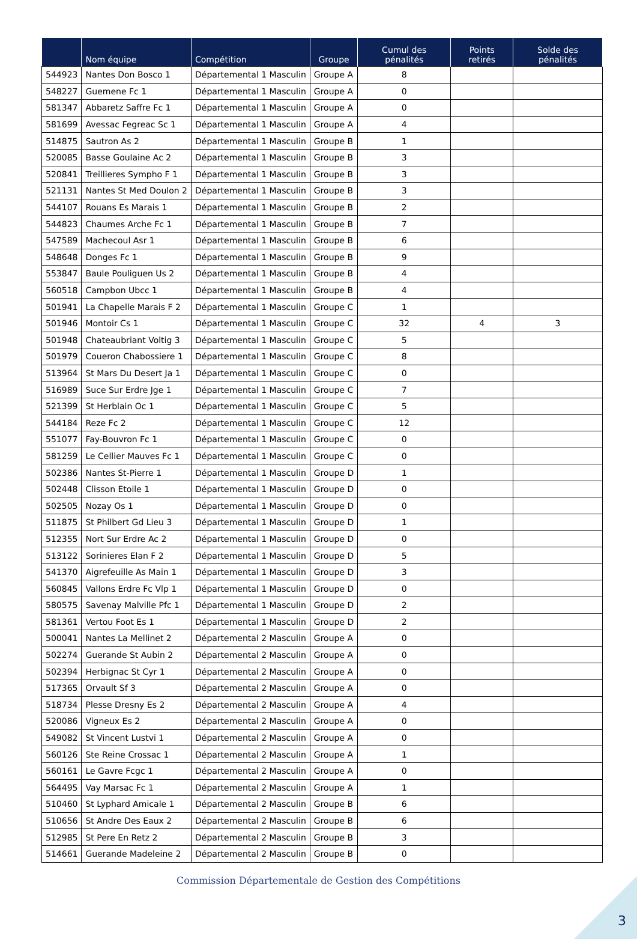| | Nom équipe | Compétition | Groupe | Cumul des pénalités | Points retirés | Solde des pénalités |
| --- | --- | --- | --- | --- | --- | --- |
| 544923 | Nantes Don Bosco 1 | Départemental 1 Masculin | Groupe A | 8 | | |
| 548227 | Guemene Fc 1 | Départemental 1 Masculin | Groupe A | 0 | | |
| 581347 | Abbaretz Saffre Fc 1 | Départemental 1 Masculin | Groupe A | 0 | | |
| 581699 | Avessac Fegreac Sc 1 | Départemental 1 Masculin | Groupe A | 4 | | |
| 514875 | Sautron As 2 | Départemental 1 Masculin | Groupe B | 1 | | |
| 520085 | Basse Goulaine Ac 2 | Départemental 1 Masculin | Groupe B | 3 | | |
| 520841 | Treillieres Sympho F 1 | Départemental 1 Masculin | Groupe B | 3 | | |
| 521131 | Nantes St Med Doulon 2 | Départemental 1 Masculin | Groupe B | 3 | | |
| 544107 | Rouans Es Marais 1 | Départemental 1 Masculin | Groupe B | 2 | | |
| 544823 | Chaumes Arche Fc 1 | Départemental 1 Masculin | Groupe B | 7 | | |
| 547589 | Machecoul Asr 1 | Départemental 1 Masculin | Groupe B | 6 | | |
| 548648 | Donges Fc 1 | Départemental 1 Masculin | Groupe B | 9 | | |
| 553847 | Baule Pouliguen Us 2 | Départemental 1 Masculin | Groupe B | 4 | | |
| 560518 | Campbon Ubcc 1 | Départemental 1 Masculin | Groupe B | 4 | | |
| 501941 | La Chapelle Marais F 2 | Départemental 1 Masculin | Groupe C | 1 | | |
| 501946 | Montoir Cs 1 | Départemental 1 Masculin | Groupe C | 32 | 4 | 3 |
| 501948 | Chateaubriant Voltig 3 | Départemental 1 Masculin | Groupe C | 5 | | |
| 501979 | Coueron Chabossiere 1 | Départemental 1 Masculin | Groupe C | 8 | | |
| 513964 | St Mars Du Desert Ja 1 | Départemental 1 Masculin | Groupe C | 0 | | |
| 516989 | Suce Sur Erdre Jge 1 | Départemental 1 Masculin | Groupe C | 7 | | |
| 521399 | St Herblain Oc 1 | Départemental 1 Masculin | Groupe C | 5 | | |
| 544184 | Reze Fc 2 | Départemental 1 Masculin | Groupe C | 12 | | |
| 551077 | Fay-Bouvron Fc 1 | Départemental 1 Masculin | Groupe C | 0 | | |
| 581259 | Le Cellier Mauves Fc 1 | Départemental 1 Masculin | Groupe C | 0 | | |
| 502386 | Nantes St-Pierre 1 | Départemental 1 Masculin | Groupe D | 1 | | |
| 502448 | Clisson Etoile 1 | Départemental 1 Masculin | Groupe D | 0 | | |
| 502505 | Nozay Os 1 | Départemental 1 Masculin | Groupe D | 0 | | |
| 511875 | St Philbert Gd Lieu 3 | Départemental 1 Masculin | Groupe D | 1 | | |
| 512355 | Nort Sur Erdre Ac 2 | Départemental 1 Masculin | Groupe D | 0 | | |
| 513122 | Sorinieres Elan F 2 | Départemental 1 Masculin | Groupe D | 5 | | |
| 541370 | Aigrefeuille As Main 1 | Départemental 1 Masculin | Groupe D | 3 | | |
| 560845 | Vallons Erdre Fc Vlp 1 | Départemental 1 Masculin | Groupe D | 0 | | |
| 580575 | Savenay Malville Pfc 1 | Départemental 1 Masculin | Groupe D | 2 | | |
| 581361 | Vertou Foot Es 1 | Départemental 1 Masculin | Groupe D | 2 | | |
| 500041 | Nantes La Mellinet 2 | Départemental 2 Masculin | Groupe A | 0 | | |
| 502274 | Guerande St Aubin 2 | Départemental 2 Masculin | Groupe A | 0 | | |
| 502394 | Herbignac St Cyr 1 | Départemental 2 Masculin | Groupe A | 0 | | |
| 517365 | Orvault Sf 3 | Départemental 2 Masculin | Groupe A | 0 | | |
| 518734 | Plesse Dresny Es 2 | Départemental 2 Masculin | Groupe A | 4 | | |
| 520086 | Vigneux Es 2 | Départemental 2 Masculin | Groupe A | 0 | | |
| 549082 | St Vincent Lustvi 1 | Départemental 2 Masculin | Groupe A | 0 | | |
| 560126 | Ste Reine Crossac 1 | Départemental 2 Masculin | Groupe A | 1 | | |
| 560161 | Le Gavre Fcgc 1 | Départemental 2 Masculin | Groupe A | 0 | | |
| 564495 | Vay Marsac Fc 1 | Départemental 2 Masculin | Groupe A | 1 | | |
| 510460 | St Lyphard Amicale 1 | Départemental 2 Masculin | Groupe B | 6 | | |
| 510656 | St Andre Des Eaux 2 | Départemental 2 Masculin | Groupe B | 6 | | |
| 512985 | St Pere En Retz 2 | Départemental 2 Masculin | Groupe B | 3 | | |
| 514661 | Guerande Madeleine 2 | Départemental 2 Masculin | Groupe B | 0 | | |
Commission Départementale de Gestion des Compétitions
3